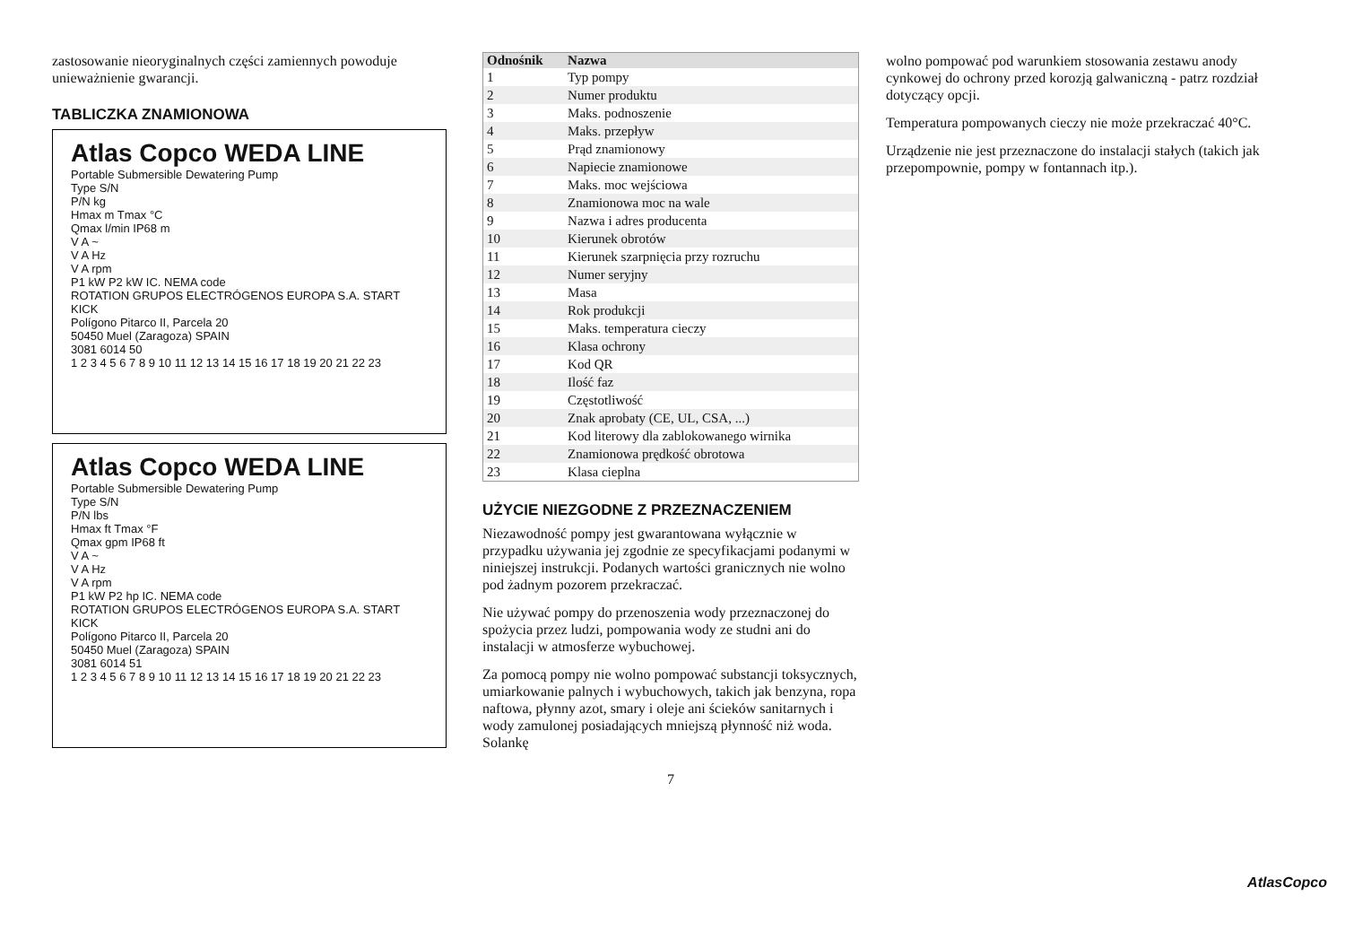zastosowanie nieoryginalnych części zamiennych powoduje unieważnienie gwarancji.
TABLICZKA ZNAMIONOWA
Atlas Copco WEDA LINE
Portable Submersible Dewatering Pump
Type S/N
P/N kg
Hmax m Tmax °C
Qmax l/min IP68 m
V A ~
V A Hz
V A rpm
P1 kW P2 kW IC. NEMA code
ROTATION GRUPOS ELECTRÓGENOS EUROPA S.A. START KICK
Polígono Pitarco II, Parcela 20
50450 Muel (Zaragoza) SPAIN
3081 6014 50
1 2 3 4 5 6 7 8 9 10 11 12 13 14 15 16 17 18 19 20 21 22 23
Atlas Copco WEDA LINE
Portable Submersible Dewatering Pump
Type S/N
P/N lbs
Hmax ft Tmax °F
Qmax gpm IP68 ft
V A ~
V A Hz
V A rpm
P1 kW P2 hp IC. NEMA code
ROTATION GRUPOS ELECTRÓGENOS EUROPA S.A. START KICK
Polígono Pitarco II, Parcela 20
50450 Muel (Zaragoza) SPAIN
3081 6014 51
1 2 3 4 5 6 7 8 9 10 11 12 13 14 15 16 17 18 19 20 21 22 23
| Odnośnik | Nazwa |
| --- | --- |
| 1 | Typ pompy |
| 2 | Numer produktu |
| 3 | Maks. podnoszenie |
| 4 | Maks. przepływ |
| 5 | Prąd znamionowy |
| 6 | Napiecie znamionowe |
| 7 | Maks. moc wejściowa |
| 8 | Znamionowa moc na wale |
| 9 | Nazwa i adres producenta |
| 10 | Kierunek obrotów |
| 11 | Kierunek szarpnięcia przy rozruchu |
| 12 | Numer seryjny |
| 13 | Masa |
| 14 | Rok produkcji |
| 15 | Maks. temperatura cieczy |
| 16 | Klasa ochrony |
| 17 | Kod QR |
| 18 | Ilość faz |
| 19 | Częstotliwość |
| 20 | Znak aprobaty (CE, UL, CSA, ...) |
| 21 | Kod literowy dla zablokowanego wirnika |
| 22 | Znamionowa prędkość obrotowa |
| 23 | Klasa cieplna |
UŻYCIE NIEZGODNE Z PRZEZNACZENIEM
Niezawodność pompy jest gwarantowana wyłącznie w przypadku używania jej zgodnie ze specyfikacjami podanymi w niniejszej instrukcji. Podanych wartości granicznych nie wolno pod żadnym pozorem przekraczać.
Nie używać pompy do przenoszenia wody przeznaczonej do spożycia przez ludzi, pompowania wody ze studni ani do instalacji w atmosferze wybuchowej.
Za pomocą pompy nie wolno pompować substancji toksycznych, umiarkowanie palnych i wybuchowych, takich jak benzyna, ropa naftowa, płynny azot, smary i oleje ani ścieków sanitarnych i wody zamulonej posiadających mniejszą płynność niż woda. Solankę
7
wolno pompować pod warunkiem stosowania zestawu anody cynkowej do ochrony przed korozją galwaniczną - patrz rozdział dotyczący opcji.
Temperatura pompowanych cieczy nie może przekraczać 40°C.
Urządzenie nie jest przeznaczone do instalacji stałych (takich jak przepompownie, pompy w fontannach itp.).
AtlasCopco